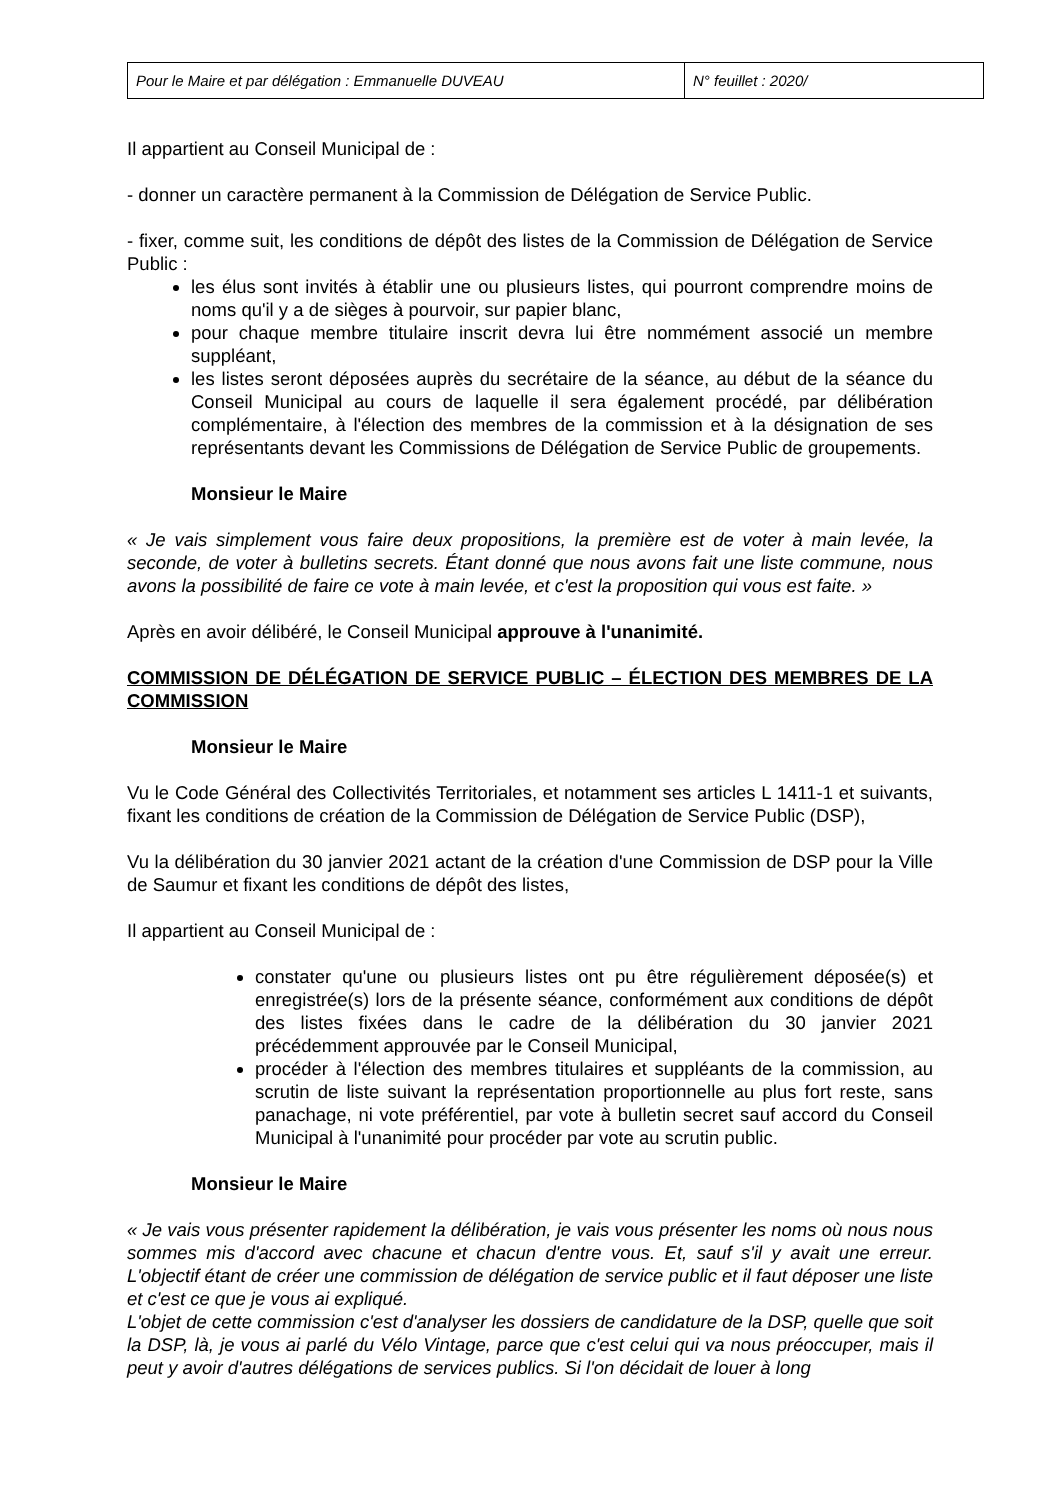| Pour le Maire et par délégation : Emmanuelle DUVEAU | N° feuillet : 2020/ |
Il appartient au Conseil Municipal de :
- donner un caractère permanent à la Commission de Délégation de Service Public.
- fixer, comme suit, les conditions de dépôt des listes de la Commission de Délégation de Service Public :
les élus sont invités à établir une ou plusieurs listes, qui pourront comprendre moins de noms qu'il y a de sièges à pourvoir, sur papier blanc,
pour chaque membre titulaire inscrit devra lui être nommément associé un membre suppléant,
les listes seront déposées auprès du secrétaire de la séance, au début de la séance du Conseil Municipal au cours de laquelle il sera également procédé, par délibération complémentaire, à l'élection des membres de la commission et à la désignation de ses représentants devant les Commissions de Délégation de Service Public de groupements.
Monsieur le Maire
« Je vais simplement vous faire deux propositions, la première est de voter à main levée, la seconde, de voter à bulletins secrets. Étant donné que nous avons fait une liste commune, nous avons la possibilité de faire ce vote à main levée, et c'est la proposition qui vous est faite. »
Après en avoir délibéré, le Conseil Municipal approuve à l'unanimité.
COMMISSION DE DÉLÉGATION DE SERVICE PUBLIC – ÉLECTION DES MEMBRES DE LA COMMISSION
Monsieur le Maire
Vu le Code Général des Collectivités Territoriales, et notamment ses articles L 1411-1 et suivants, fixant les conditions de création de la Commission de Délégation de Service Public (DSP),
Vu la délibération du 30 janvier 2021 actant de la création d'une Commission de DSP pour la Ville de Saumur et fixant les conditions de dépôt des listes,
Il appartient au Conseil Municipal de :
constater qu'une ou plusieurs listes ont pu être régulièrement déposée(s) et enregistrée(s) lors de la présente séance, conformément aux conditions de dépôt des listes fixées dans le cadre de la délibération du 30 janvier 2021 précédemment approuvée par le Conseil Municipal,
procéder à l'élection des membres titulaires et suppléants de la commission, au scrutin de liste suivant la représentation proportionnelle au plus fort reste, sans panachage, ni vote préférentiel, par vote à bulletin secret sauf accord du Conseil Municipal à l'unanimité pour procéder par vote au scrutin public.
Monsieur le Maire
« Je vais vous présenter rapidement la délibération, je vais vous présenter les noms où nous nous sommes mis d'accord avec chacune et chacun d'entre vous. Et, sauf s'il y avait une erreur. L'objectif étant de créer une commission de délégation de service public et il faut déposer une liste et c'est ce que je vous ai expliqué.
L'objet de cette commission c'est d'analyser les dossiers de candidature de la DSP, quelle que soit la DSP, là, je vous ai parlé du Vélo Vintage, parce que c'est celui qui va nous préoccuper, mais il peut y avoir d'autres délégations de services publics. Si l'on décidait de louer à long